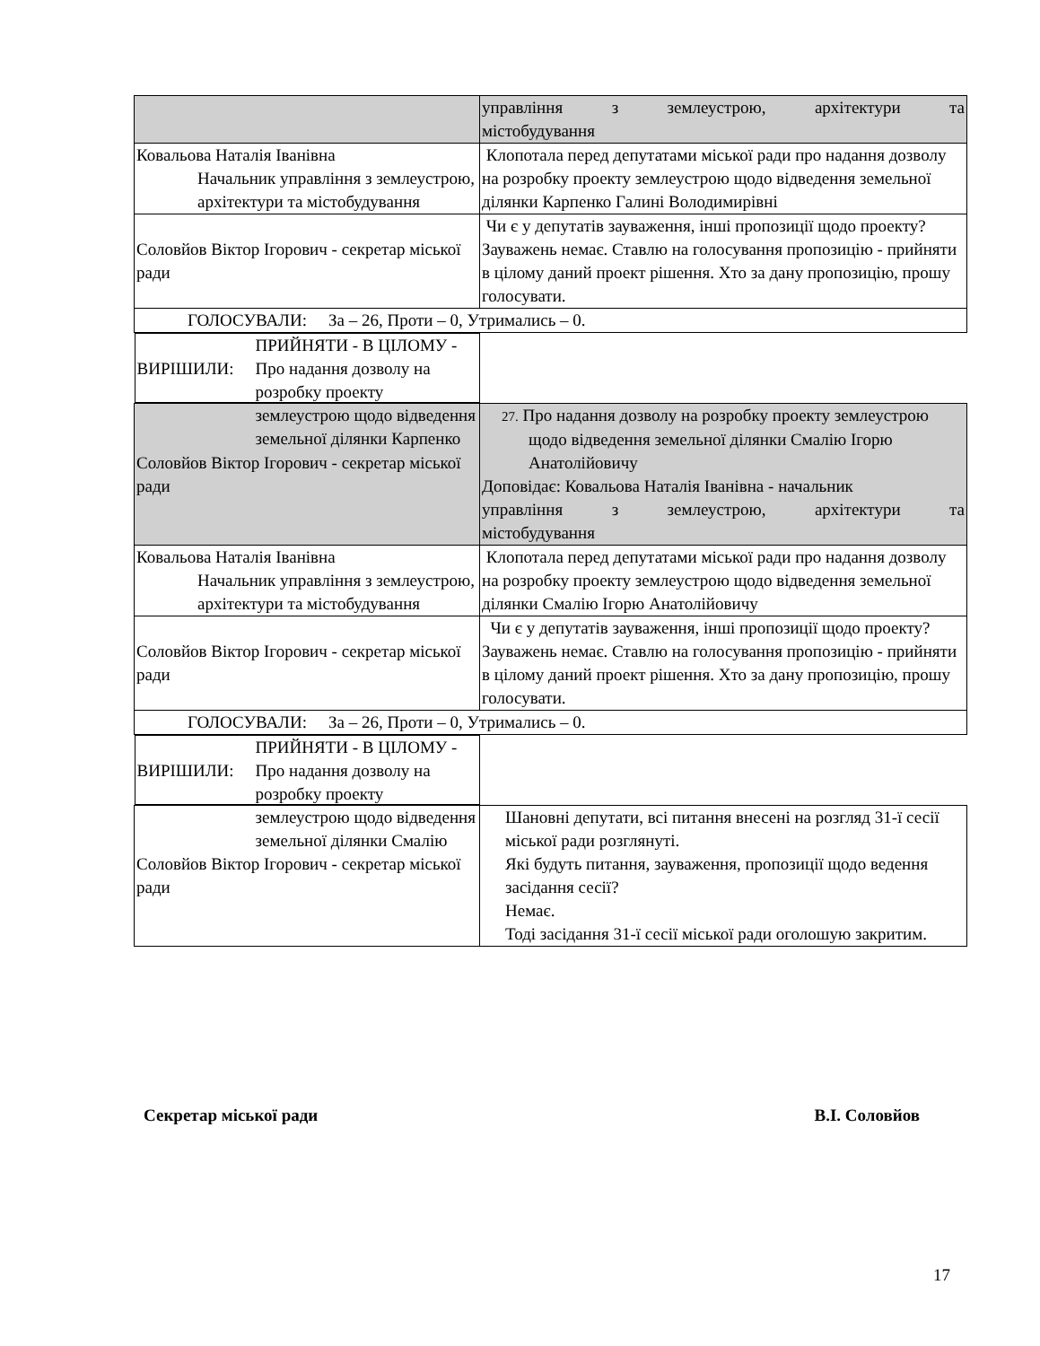| | управління з землеустрою, архітектури та містобудування |
| Ковальова Наталія Іванівна Начальник управління з землеустрою, архітектури та містобудування | Клопотала перед депутатами міської ради про надання дозволу на розробку проекту землеустрою щодо відведення земельної ділянки Карпенко Галині Володимирівні |
| Соловйов Віктор Ігорович - секретар міської ради | Чи є у депутатів зауваження, інші пропозиції щодо проекту? Зауважень немає. Ставлю на голосування пропозицію - прийняти в цілому даний проект рішення. Хто за дану пропозицію, прошу голосувати. |
| ГОЛОСУВАЛИ: За – 26, Проти – 0, Утримались – 0. | |
| ВИРІШИЛИ: ПРИЙНЯТИ - В ЦІЛОМУ - Про надання дозволу на розробку проекту землеустрою щодо відведення земельної ділянки Карпенко | |
| Соловйов Віктор Ігорович - секретар міської ради | 27. Про надання дозволу на розробку проекту землеустрою щодо відведення земельної ділянки Смалію Ігорю Анатолійовичу Доповідає: Ковальова Наталія Іванівна - начальник управління з землеустрою, архітектури та містобудування |
| Ковальова Наталія Іванівна Начальник управління з землеустрою, архітектури та містобудування | Клопотала перед депутатами міської ради про надання дозволу на розробку проекту землеустрою щодо відведення земельної ділянки Смалію Ігорю Анатолійовичу |
| Соловйов Віктор Ігорович - секретар міської ради | Чи є у депутатів зауваження, інші пропозиції щодо проекту? Зауважень немає. Ставлю на голосування пропозицію - прийняти в цілому даний проект рішення. Хто за дану пропозицію, прошу голосувати. |
| ГОЛОСУВАЛИ: За – 26, Проти – 0, Утримались – 0. | |
| ВИРІШИЛИ: ПРИЙНЯТИ - В ЦІЛОМУ - Про надання дозволу на розробку проекту землеустрою щодо відведення земельної ділянки Смалію | |
| Соловйов Віктор Ігорович - секретар міської ради | Шановні депутати, всі питання внесені на розгляд 31-ї сесії міської ради розглянуті. Які будуть питання, зауваження, пропозиції щодо ведення засідання сесії? Немає. Тоді засідання 31-ї сесії міської ради оголошую закритим. |
Секретар міської ради В.І. Соловйов
17